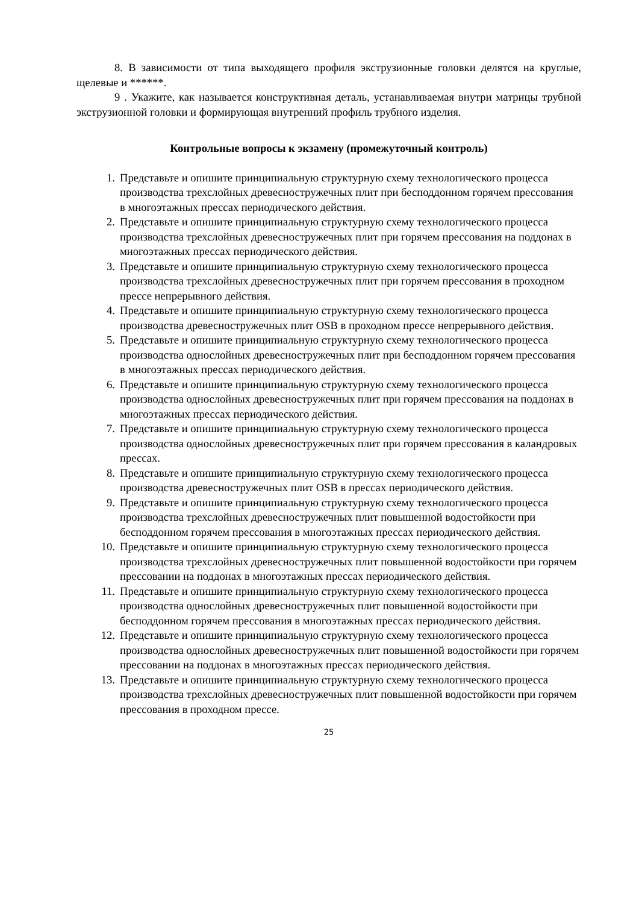8. В зависимости от типа выходящего профиля экструзионные головки делятся на круглые, щелевые и ******.
9 . Укажите, как называется конструктивная деталь, устанавливаемая внутри матрицы трубной экструзионной головки и формирующая внутренний профиль трубного изделия.
Контрольные вопросы к экзамену (промежуточный контроль)
1. Представьте и опишите принципиальную структурную схему технологического процесса производства трехслойных древесностружечных плит при бесподдонном горячем прессования в многоэтажных прессах периодического действия.
2. Представьте и опишите принципиальную структурную схему технологического процесса производства трехслойных древесностружечных плит при горячем прессования на поддонах в многоэтажных прессах периодического действия.
3. Представьте и опишите принципиальную структурную схему технологического процесса производства трехслойных древесностружечных плит при горячем прессования в проходном прессе непрерывного действия.
4. Представьте и опишите принципиальную структурную схему технологического процесса производства древесностружечных плит OSB в проходном прессе непрерывного действия.
5. Представьте и опишите принципиальную структурную схему технологического процесса производства однослойных древесностружечных плит при бесподдонном горячем прессования в многоэтажных прессах периодического действия.
6. Представьте и опишите принципиальную структурную схему технологического процесса производства однослойных древесностружечных плит при горячем прессования на поддонах в многоэтажных прессах периодического действия.
7. Представьте и опишите принципиальную структурную схему технологического процесса производства однослойных древесностружечных плит при горячем прессования в каландровых прессах.
8. Представьте и опишите принципиальную структурную схему технологического процесса производства древесностружечных плит OSB в прессах периодического действия.
9. Представьте и опишите принципиальную структурную схему технологического процесса производства трехслойных древесностружечных плит повышенной водостойкости при бесподдонном горячем прессования в многоэтажных прессах периодического действия.
10. Представьте и опишите принципиальную структурную схему технологического процесса производства трехслойных древесностружечных плит повышенной водостойкости при горячем прессовании на поддонах в многоэтажных прессах периодического действия.
11. Представьте и опишите принципиальную структурную схему технологического процесса производства однослойных древесностружечных плит повышенной водостойкости при бесподдонном горячем прессования в многоэтажных прессах периодического действия.
12. Представьте и опишите принципиальную структурную схему технологического процесса производства однослойных древесностружечных плит повышенной водостойкости при горячем прессовании на поддонах в многоэтажных прессах периодического действия.
13. Представьте и опишите принципиальную структурную схему технологического процесса производства трехслойных древесностружечных плит повышенной водостойкости при горячем прессования в проходном прессе.
25